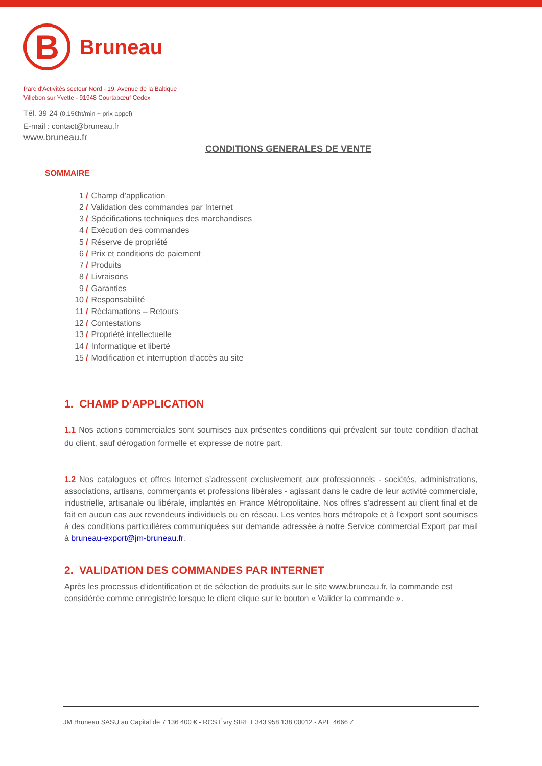B
Bruneau
Parc d'Activités secteur Nord - 19, Avenue de la Baltique
Villebon sur Yvette - 91948 Courtabœuf Cedex
Tél. 39 24 (0,15€ht/min + prix appel)
E-mail : contact@bruneau.fr
www.bruneau.fr
CONDITIONS GENERALES DE VENTE
SOMMAIRE
1 / Champ d’application
2 / Validation des commandes par Internet
3 / Spécifications techniques des marchandises
4 / Exécution des commandes
5 / Réserve de propriété
6 / Prix et conditions de paiement
7 / Produits
8 / Livraisons
9 / Garanties
10 / Responsabilité
11 / Réclamations – Retours
12 / Contestations
13 / Propriété intellectuelle
14 / Informatique et liberté
15 / Modification et interruption d’accès au site
1. CHAMP D’APPLICATION
1.1 Nos actions commerciales sont soumises aux présentes conditions qui prévalent sur toute condition d’achat du client, sauf dérogation formelle et expresse de notre part.
1.2 Nos catalogues et offres Internet s’adressent exclusivement aux professionnels - sociétés, administrations, associations, artisans, commerçants et professions libérales - agissant dans le cadre de leur activité commerciale, industrielle, artisanale ou libérale, implantés en France Métropolitaine. Nos offres s’adressent au client final et de fait en aucun cas aux revendeurs individuels ou en réseau. Les ventes hors métropole et à l’export sont soumises à des conditions particulières communiquées sur demande adressée à notre Service commercial Export par mail à bruneau-export@jm-bruneau.fr.
2. VALIDATION DES COMMANDES PAR INTERNET
Après les processus d’identification et de sélection de produits sur le site www.bruneau.fr, la commande est considérée comme enregistrée lorsque le client clique sur le bouton « Valider la commande ».
JM Bruneau SASU au Capital de 7 136 400 € - RCS Évry SIRET 343 958 138 00012 - APE 4666 Z